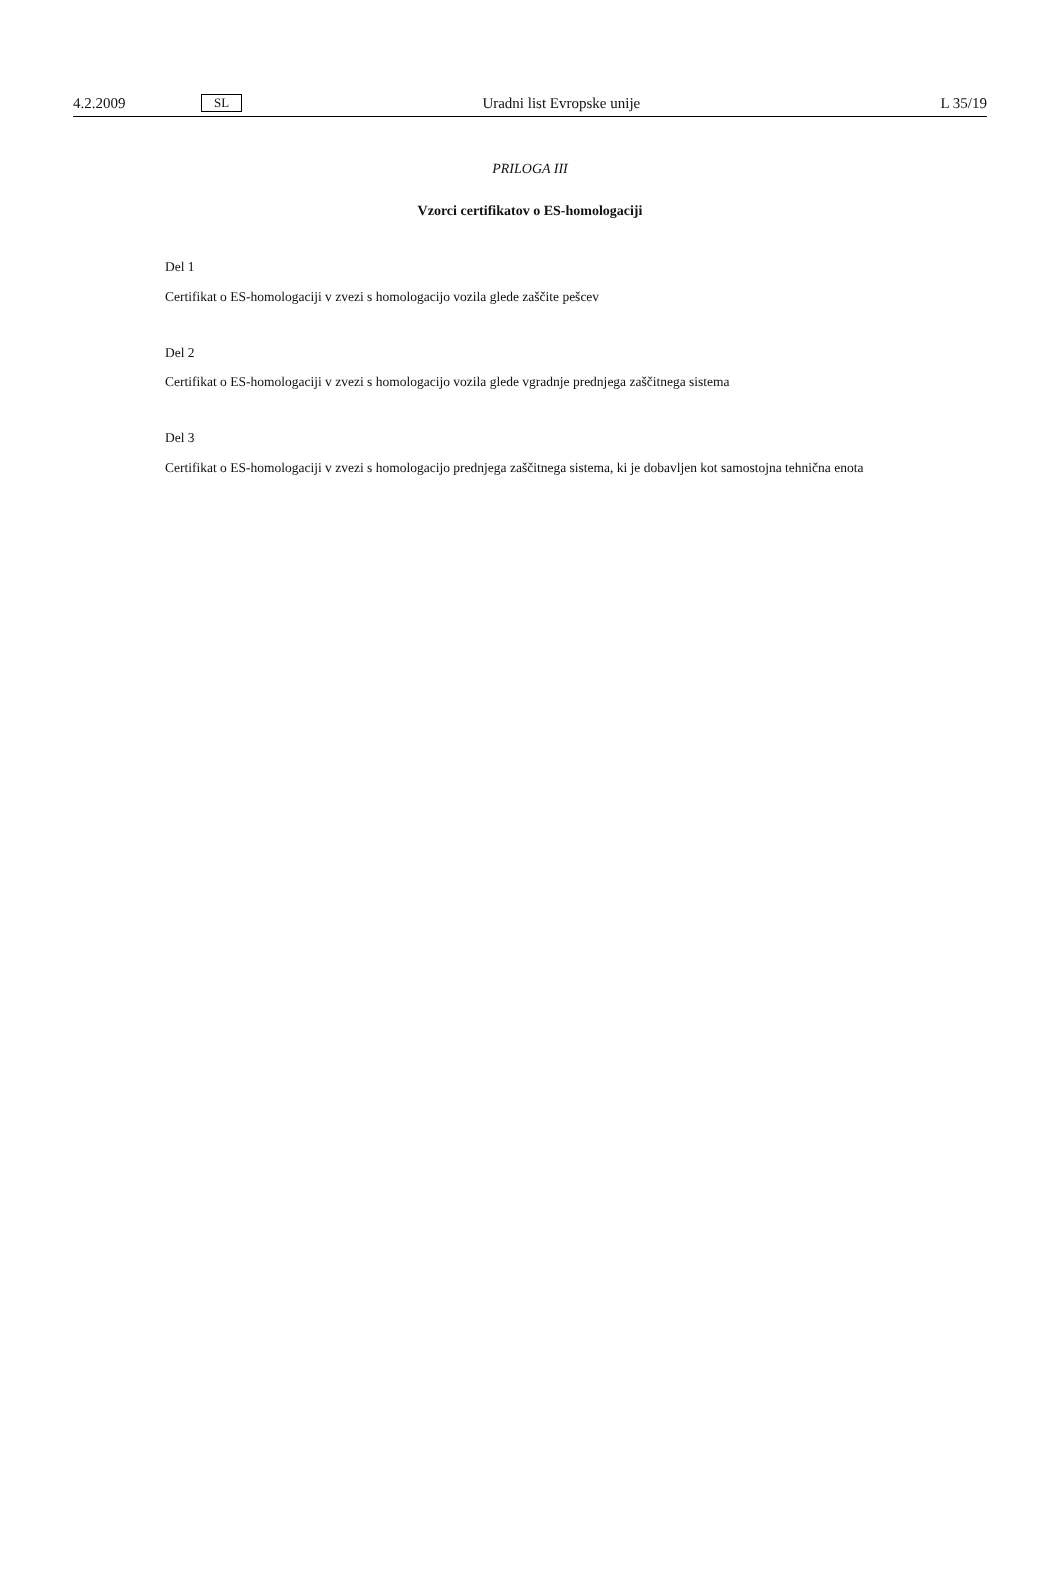4.2.2009 SL Uradni list Evropske unije L 35/19
PRILOGA III
Vzorci certifikatov o ES-homologaciji
Del 1
Certifikat o ES-homologaciji v zvezi s homologacijo vozila glede zaščite pešcev
Del 2
Certifikat o ES-homologaciji v zvezi s homologacijo vozila glede vgradnje prednjega zaščitnega sistema
Del 3
Certifikat o ES-homologaciji v zvezi s homologacijo prednjega zaščitnega sistema, ki je dobavljen kot samostojna tehnična enota